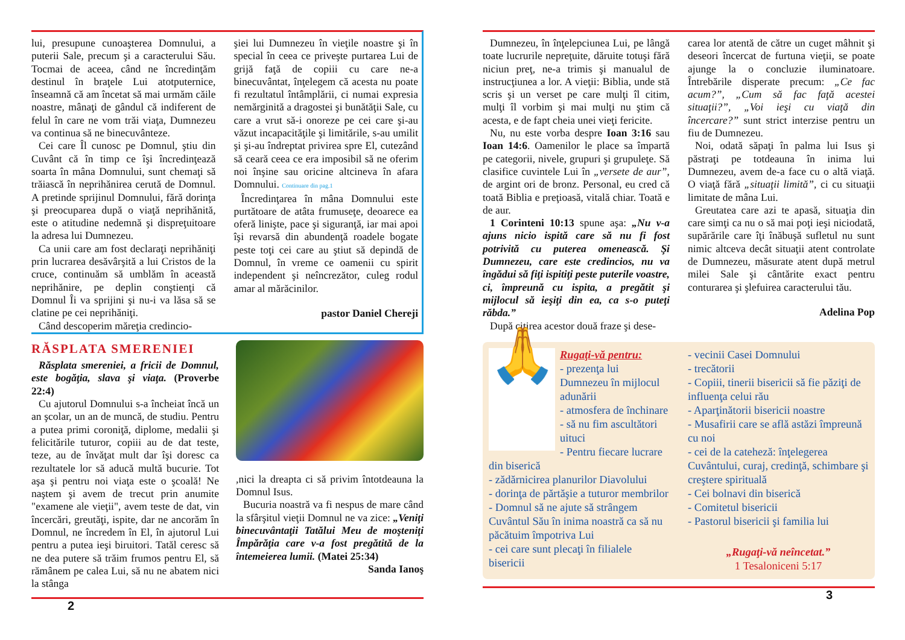lui, presupune cunoaşterea Domnului, a puterii Sale, precum şi a caracterului Său. Tocmai de aceea, când ne încredinţăm destinul în braţele Lui atotputernice, înseamnă că am încetat să mai urmăm căile noastre, mânaţi de gândul că indiferent de felul în care ne vom trăi viaţa, Dumnezeu va continua să ne binecuvânteze.
Cei care Îl cunosc pe Domnul, ştiu din Cuvânt că în timp ce îşi încredinţează soarta în mâna Domnului, sunt chemaţi să trăiască în neprihănirea cerută de Domnul. A pretinde sprijinul Domnului, fără dorinţa şi preocuparea după o viaţă neprihănită, este o atitudine nedemnă şi dispreţuitoare la adresa lui Dumnezeu.
Ca unii care am fost declaraţi neprihăniţi prin lucrarea desăvârşită a lui Cristos de la cruce, continuăm să umblăm în această neprihănire, pe deplin conştienţi că Domnul Îi va sprijini şi nu-i va lăsa să se clatine pe cei neprihăniţi.
Când descoperim măreţia credincio-
şiei lui Dumnezeu în vieţile noastre şi în special în ceea ce priveşte purtarea Lui de grijă faţă de copiii cu care ne-a binecuvântat, înţelegem că acesta nu poate fi rezultatul întâmplării, ci numai expresia nemărginită a dragostei şi bunătăţii Sale, cu care a vrut să-i onoreze pe cei care şi-au văzut incapacităţile şi limitările, s-au umilit şi şi-au îndreptat privirea spre El, cutezând să ceară ceea ce era imposibil să ne oferim noi înşine sau oricine altcineva în afara Domnului. Continuare din pag.1
Încredinţarea în mâna Domnului este purtătoare de atâta frumuseţe, deoarece ea oferă linişte, pace şi siguranţă, iar mai apoi îşi revarsă din abundenţă roadele bogate peste toţi cei care au ştiut să depindă de Domnul, în vreme ce oamenii cu spirit independent şi neîncrezător, culeg rodul amar al mărăcinilor.
pastor Daniel Chereji
RĂSPLATA SMERENIEI
Răsplata smereniei, a fricii de Domnul, este bogăţia, slava şi viaţa. (Proverbe 22:4)
Cu ajutorul Domnului s-a încheiat încă un an şcolar, un an de muncă, de studiu. Pentru a putea primi coroniţă, diplome, medalii şi felicitările tuturor, copiii au de dat teste, teze, au de învăţat mult dar îşi doresc ca rezultatele lor să aducă multă bucurie. Tot aşa şi pentru noi viaţa este o şcoală! Ne naştem şi avem de trecut prin anumite "examene ale vieţii", avem teste de dat, vin încercări, greutăţi, ispite, dar ne ancorăm în Domnul, ne încredem în El, în ajutorul Lui pentru a putea ieşi biruitori. Tatăl ceresc să ne dea putere să trăim frumos pentru El, să rămânem pe calea Lui, să nu ne abatem nici la stânga
,nici la dreapta ci să privim întotdeauna la Domnul Isus.
Bucuria noastră va fi nespus de mare când la sfârşitul vieţii Domnul ne va zice: „Veniţi binecuvântaţii Tatălui Meu de moşteniţi Împărăţia care v-a fost pregătită de la întemeierea lumii. (Matei 25:34)
Sanda Ianoş
2
Dumnezeu, în înţelepciunea Lui, pe lângă toate lucrurile nepreţuite, dăruite totuşi fără niciun preţ, ne-a trimis şi manualul de instrucţiunea a lor. A vieţii: Biblia, unde stă scris şi un verset pe care mulţi îl citim, mulţi îl vorbim şi mai mulţi nu ştim că acesta, e de fapt cheia unei vieţi fericite.
Nu, nu este vorba despre Ioan 3:16 sau Ioan 14:6. Oamenilor le place sa împartă pe categorii, nivele, grupuri şi grupuleţe. Să clasifice cuvintele Lui în „versete de aur”, de argint ori de bronz. Personal, eu cred că toată Biblia e preţioasă, vitală chiar. Toată e de aur.
1 Corinteni 10:13 spune aşa: „Nu v-a ajuns nicio ispită care să nu fi fost potrivită cu puterea omenească. Şi Dumnezeu, care este credincios, nu va îngădui să fiţi ispitiţi peste puterile voastre, ci, împreună cu ispita, a pregătit şi mijlocul să ieşiţi din ea, ca s-o puteţi răbda.”
După citirea acestor două fraze şi dese-
carea lor atentă de către un cuget mâhnit şi deseori încercat de furtuna vieţii, se poate ajunge la o concluzie iluminatoare. Întrebările disperate precum: „Ce fac acum?”, „Cum să fac faţă acestei situaţii?”, „Voi ieşi cu viaţă din încercare?” sunt strict interzise pentru un fiu de Dumnezeu.
Noi, odată săpaţi în palma lui Isus şi păstraţi pe totdeauna în inima lui Dumnezeu, avem de-a face cu o altă viaţă. O viaţă fără „situaţii limită”, ci cu situaţii limitate de mâna Lui.
Greutatea care azi te apasă, situaţia din care simţi ca nu o să mai poţi ieşi niciodată, supărările care îţi înăbuşă sufletul nu sunt nimic altceva decât situaţii atent controlate de Dumnezeu, măsurate atent după metrul milei Sale şi cântărite exact pentru conturarea şi şlefuirea caracterului tău.
Adelina Pop
🙏
Rugaţi-vă pentru:
- prezenţa lui Dumnezeu în mijlocul adunării
- atmosfera de închinare
- să nu fim ascultători uituci
- Pentru fiecare lucrare din biserică
- zădărnicirea planurilor Diavolului
- dorinţa de părtăşie a tuturor membrilor
- Domnul să ne ajute să strângem Cuvântul Său în inima noastră ca să nu păcătuim împotriva Lui
- cei care sunt plecaţi în filialele bisericii
- vecinii Casei Domnului
- trecătorii
- Copiii, tinerii bisericii să fie păziţi de influenţa celui rău
- Aparţinătorii bisericii noastre
- Musafirii care se află astăzi împreună cu noi
- cei de la cateheză: înţelegerea Cuvântului, curaj, credinţă, schimbare şi creştere spirituală
- Cei bolnavi din biserică
- Comitetul bisericii
- Pastorul bisericii şi familia lui
„Rugaţi-vă neîncetat.”
1 Tesaloniceni 5:17
3